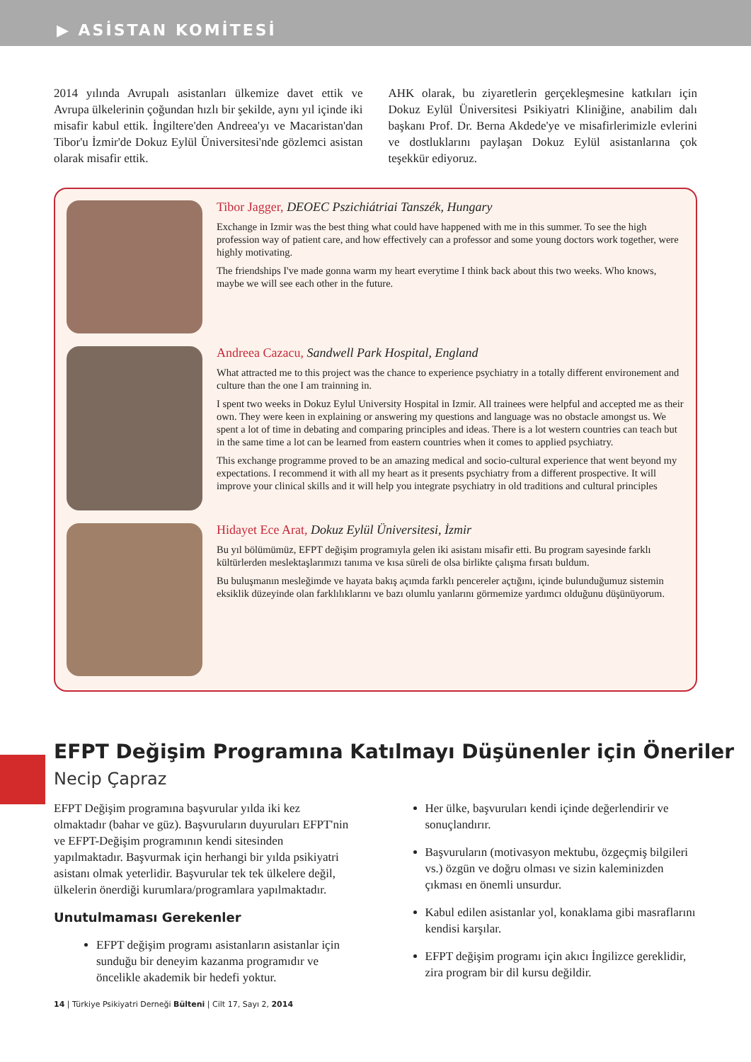▶ ASİSTAN KOMİTESİ
2014 yılında Avrupalı asistanları ülkemize davet ettik ve Avrupa ülkelerinin çoğundan hızlı bir şekilde, aynı yıl içinde iki misafir kabul ettik. İngiltere'den Andreea'yı ve Macaristan'dan Tibor'u İzmir'de Dokuz Eylül Üniversitesi'nde gözlemci asistan olarak misafir ettik.
AHK olarak, bu ziyaretlerin gerçekleşmesine katkıları için Dokuz Eylül Üniversitesi Psikiyatri Kliniğine, anabilim dalı başkanı Prof. Dr. Berna Akdede'ye ve misafirlerimizle evlerini ve dostluklarını paylaşan Dokuz Eylül asistanlarına çok teşekkür ediyoruz.
Tibor Jagger, DEOEC Pszichiátriai Tanszék, Hungary
Exchange in Izmir was the best thing what could have happened with me in this summer. To see the high profession way of patient care, and how effectively can a professor and some young doctors work together, were highly motivating.
The friendships I've made gonna warm my heart everytime I think back about this two weeks. Who knows, maybe we will see each other in the future.
Andreea Cazacu, Sandwell Park Hospital, England
What attracted me to this project was the chance to experience psychiatry in a totally different environement and culture than the one I am trainning in.
I spent two weeks in Dokuz Eylul University Hospital in Izmir. All trainees were helpful and accepted me as their own. They were keen in explaining or answering my questions and language was no obstacle amongst us. We spent a lot of time in debating and comparing principles and ideas. There is a lot western countries can teach but in the same time a lot can be learned from eastern countries when it comes to applied psychiatry.
This exchange programme proved to be an amazing medical and socio-cultural experience that went beyond my expectations. I recommend it with all my heart as it presents psychiatry from a different prospective. It will improve your clinical skills and it will help you integrate psychiatry in old traditions and cultural principles
Hidayet Ece Arat, Dokuz Eylül Üniversitesi, İzmir
Bu yıl bölümümüz, EFPT değişim programıyla gelen iki asistanı misafir etti. Bu program sayesinde farklı kültürlerden meslektaşlarımızı tanıma ve kısa süreli de olsa birlikte çalışma fırsatı buldum.
Bu buluşmanın mesleğimde ve hayata bakış açımda farklı pencereler açtığını, içinde bulunduğumuz sistemin eksiklik düzeyinde olan farklılıklarını ve bazı olumlu yanlarını görmemize yardımcı olduğunu düşünüyorum.
EFPT Değişim Programına Katılmayı Düşünenler için Öneriler
Necip Çapraz
EFPT Değişim programına başvurular yılda iki kez olmaktadır (bahar ve güz). Başvuruların duyuruları EFPT'nin ve EFPT-Değişim programının kendi sitesinden yapılmaktadır. Başvurmak için herhangi bir yılda psikiyatri asistanı olmak yeterlidir. Başvurular tek tek ülkelere değil, ülkelerin önerdiği kurumlara/programlara yapılmaktadır.
Unutulmaması Gerekenler
EFPT değişim programı asistanların asistanlar için sunduğu bir deneyim kazanma programıdır ve öncelikle akademik bir hedefi yoktur.
Her ülke, başvuruları kendi içinde değerlendirir ve sonuçlandırır.
Başvuruların (motivasyon mektubu, özgeçmiş bilgileri vs.) özgün ve doğru olması ve sizin kaleminizden çıkması en önemli unsurdur.
Kabul edilen asistanlar yol, konaklama gibi masraflarını kendisi karşılar.
EFPT değişim programı için akıcı İngilizce gereklidir, zira program bir dil kursu değildir.
14 | Türkiye Psikiyatri Derneği Bülteni | Cilt 17, Sayı 2, 2014